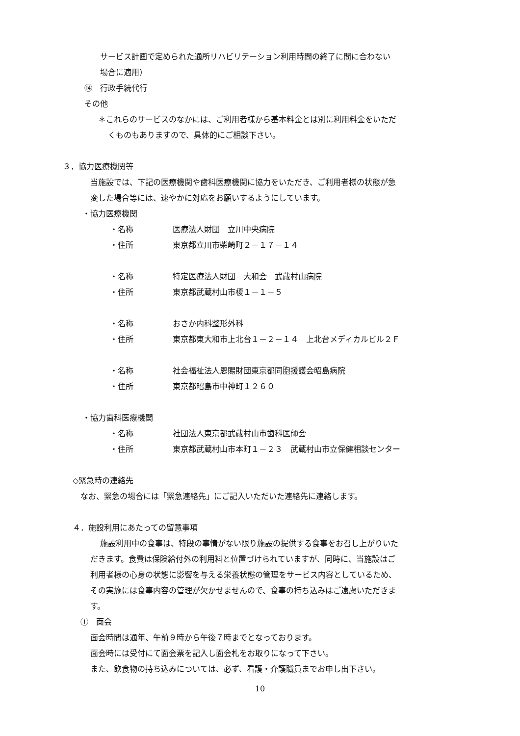サービス計画で定められた通所リハビリテーション利用時間の終了に間に合わない
場合に適用）
⑭　行政手続代行
その他
＊これらのサービスのなかには、ご利用者様から基本料金とは別に利用料金をいただ
くものもありますので、具体的にご相談下さい。
３．協力医療機関等
当施設では、下記の医療機関や歯科医療機関に協力をいただき、ご利用者様の状態が急
変した場合等には、速やかに対応をお願いするようにしています。
・協力医療機関
・名称 医療法人財団　立川中央病院
・住所 東京都立川市柴崎町２－１７－１４
・名称 特定医療法人財団　大和会　武蔵村山病院
・住所 東京都武蔵村山市榎１－１－５
・名称 おさか内科整形外科
・住所 東京都東大和市上北台１－２－１４　上北台メディカルビル２Ｆ
・名称 社会福祉法人恩賜財団東京都同胞援護会昭島病院
・住所 東京都昭島市中神町１２６０
・協力歯科医療機関
・名称 社団法人東京都武蔵村山市歯科医師会
・住所 東京都武蔵村山市本町１－２３　武蔵村山市立保健相談センター
◇緊急時の連絡先
なお、緊急の場合には「緊急連絡先」にご記入いただいた連絡先に連絡します。
４．施設利用にあたっての留意事項
施設利用中の食事は、特段の事情がない限り施設の提供する食事をお召し上がりいた
だきます。食費は保険給付外の利用料と位置づけられていますが、同時に、当施設はご
利用者様の心身の状態に影響を与える栄養状態の管理をサービス内容としているため、
その実施には食事内容の管理が欠かせませんので、食事の持ち込みはご遠慮いただきま
す。
①　面会
面会時間は通年、午前９時から午後７時までとなっております。
面会時には受付にて面会票を記入し面会札をお取りになって下さい。
また、飲食物の持ち込みについては、必ず、看護・介護職員までお申し出下さい。
10